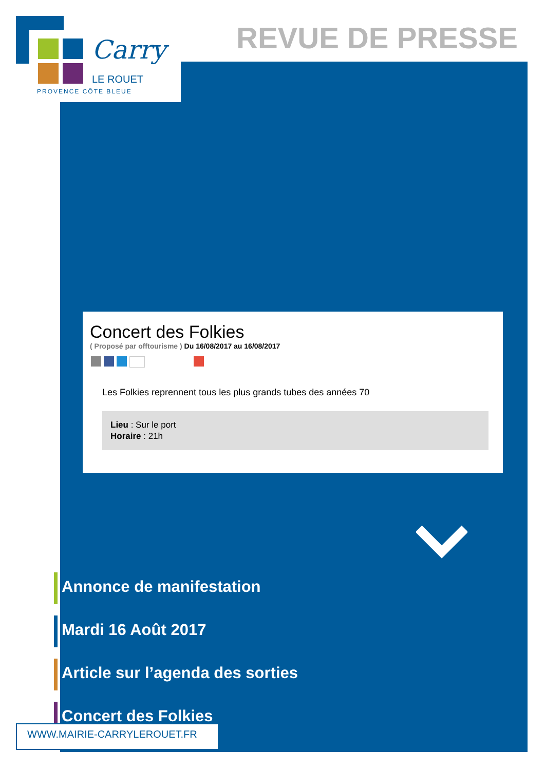Carry
LE ROUET
PROVENCE CÔTE BLEUE
REVUE DE PRESSE
Concert des Folkies
( Proposé par offtourisme ) Du 16/08/2017 au 16/08/2017
Les Folkies reprennent tous les plus grands tubes des années 70
Lieu : Sur le port
Horaire : 21h
Annonce de manifestation
Mardi 16 Août 2017
Article sur l’agenda des sorties
Concert des Folkies
WWW.MAIRIE-CARRYLEROUET.FR